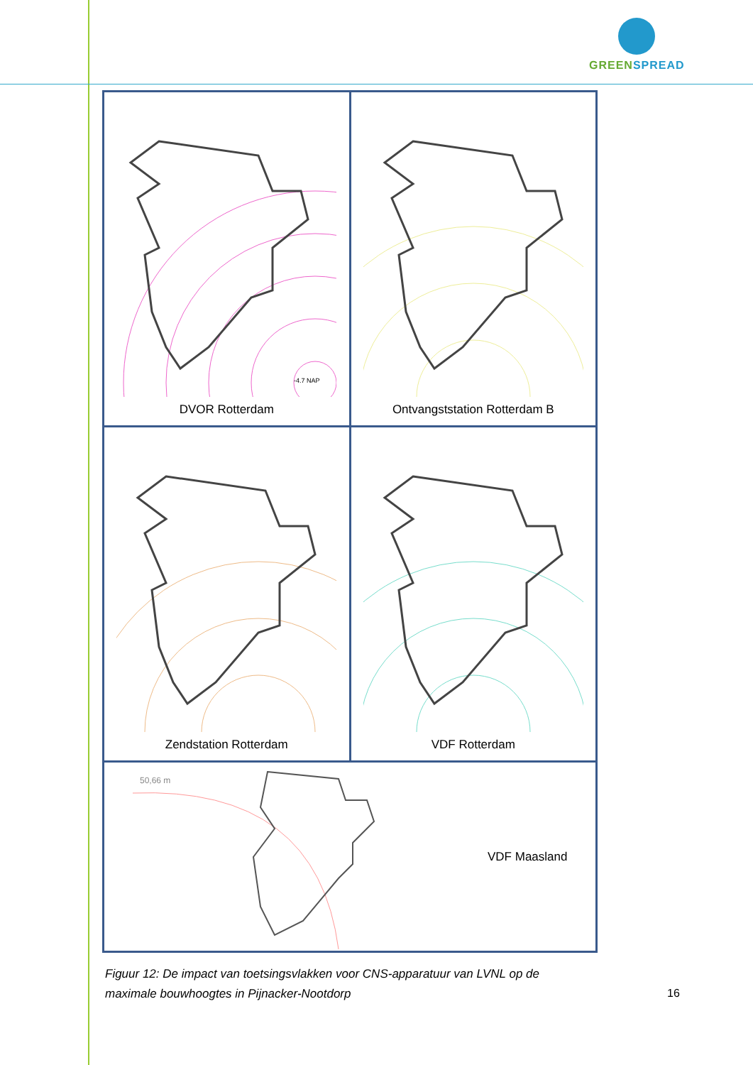GREEN SPREAD
| -4.7 NAP DVOR Rotterdam | Ontvangststation Rotterdam B |
| Zendstation Rotterdam | VDF Rotterdam |
| 50,66 m VDF Maasland | |
Figuur 12: De impact van toetsingsvlakken voor CNS-apparatuur van LVNL op de maximale bouwhoogtes in Pijnacker-Nootdorp
16